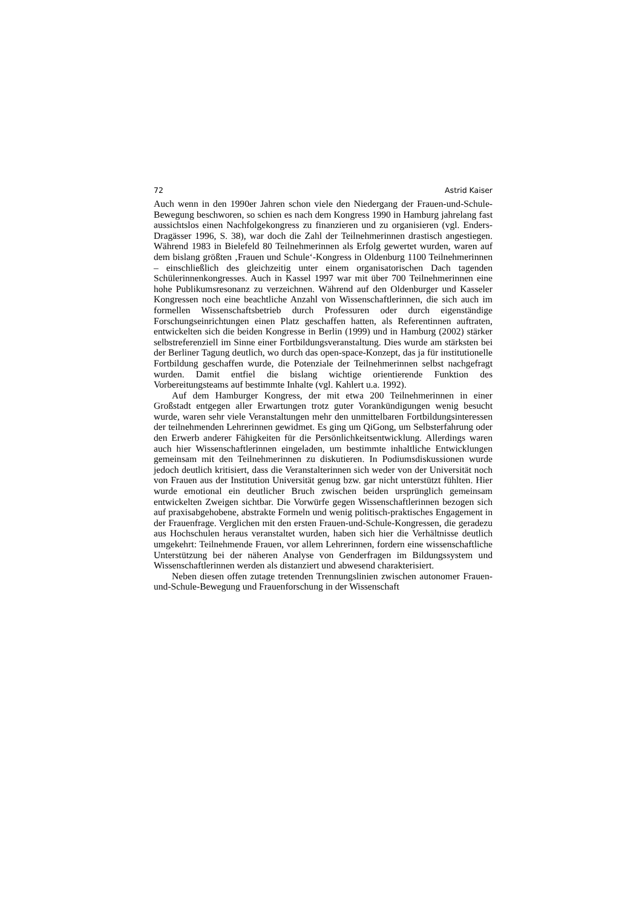72 Astrid Kaiser
Auch wenn in den 1990er Jahren schon viele den Niedergang der Frauen-und-Schule-Bewegung beschworen, so schien es nach dem Kongress 1990 in Hamburg jahrelang fast aussichtslos einen Nachfolgekongress zu finanzieren und zu organisieren (vgl. Enders-Dragässer 1996, S. 38), war doch die Zahl der Teilnehmerinnen drastisch angestiegen. Während 1983 in Bielefeld 80 Teilnehmerinnen als Erfolg gewertet wurden, waren auf dem bislang größten ‚Frauen und Schule‘-Kongress in Oldenburg 1100 Teilnehmerinnen – einschließlich des gleichzeitig unter einem organisatorischen Dach tagenden Schülerinnenkongresses. Auch in Kassel 1997 war mit über 700 Teilnehmerinnen eine hohe Publikumsresonanz zu verzeichnen. Während auf den Oldenburger und Kasseler Kongressen noch eine beachtliche Anzahl von Wissenschaftlerinnen, die sich auch im formellen Wissenschaftsbetrieb durch Professuren oder durch eigenständige Forschungseinrichtungen einen Platz geschaffen hatten, als Referentinnen auftraten, entwickelten sich die beiden Kongresse in Berlin (1999) und in Hamburg (2002) stärker selbstreferenziell im Sinne einer Fortbildungsveranstaltung. Dies wurde am stärksten bei der Berliner Tagung deutlich, wo durch das open-space-Konzept, das ja für institutionelle Fortbildung geschaffen wurde, die Potenziale der Teilnehmerinnen selbst nachgefragt wurden. Damit entfiel die bislang wichtige orientierende Funktion des Vorbereitungsteams auf bestimmte Inhalte (vgl. Kahlert u.a. 1992).
Auf dem Hamburger Kongress, der mit etwa 200 Teilnehmerinnen in einer Großstadt entgegen aller Erwartungen trotz guter Vorankündigungen wenig besucht wurde, waren sehr viele Veranstaltungen mehr den unmittelbaren Fortbildungsinteressen der teilnehmenden Lehrerinnen gewidmet. Es ging um QiGong, um Selbsterfahrung oder den Erwerb anderer Fähigkeiten für die Persönlichkeitsentwicklung. Allerdings waren auch hier Wissenschaftlerinnen eingeladen, um bestimmte inhaltliche Entwicklungen gemeinsam mit den Teilnehmerinnen zu diskutieren. In Podiumsdiskussionen wurde jedoch deutlich kritisiert, dass die Veranstalterinnen sich weder von der Universität noch von Frauen aus der Institution Universität genug bzw. gar nicht unterstützt fühlten. Hier wurde emotional ein deutlicher Bruch zwischen beiden ursprünglich gemeinsam entwickelten Zweigen sichtbar. Die Vorwürfe gegen Wissenschaftlerinnen bezogen sich auf praxisabgehobene, abstrakte Formeln und wenig politisch-praktisches Engagement in der Frauenfrage. Verglichen mit den ersten Frauen-und-Schule-Kongressen, die geradezu aus Hochschulen heraus veranstaltet wurden, haben sich hier die Verhältnisse deutlich umgekehrt: Teilnehmende Frauen, vor allem Lehrerinnen, fordern eine wissenschaftliche Unterstützung bei der näheren Analyse von Genderfragen im Bildungssystem und Wissenschaftlerinnen werden als distanziert und abwesend charakterisiert.
Neben diesen offen zutage tretenden Trennungslinien zwischen autonomer Frauen-und-Schule-Bewegung und Frauenforschung in der Wissenschaft